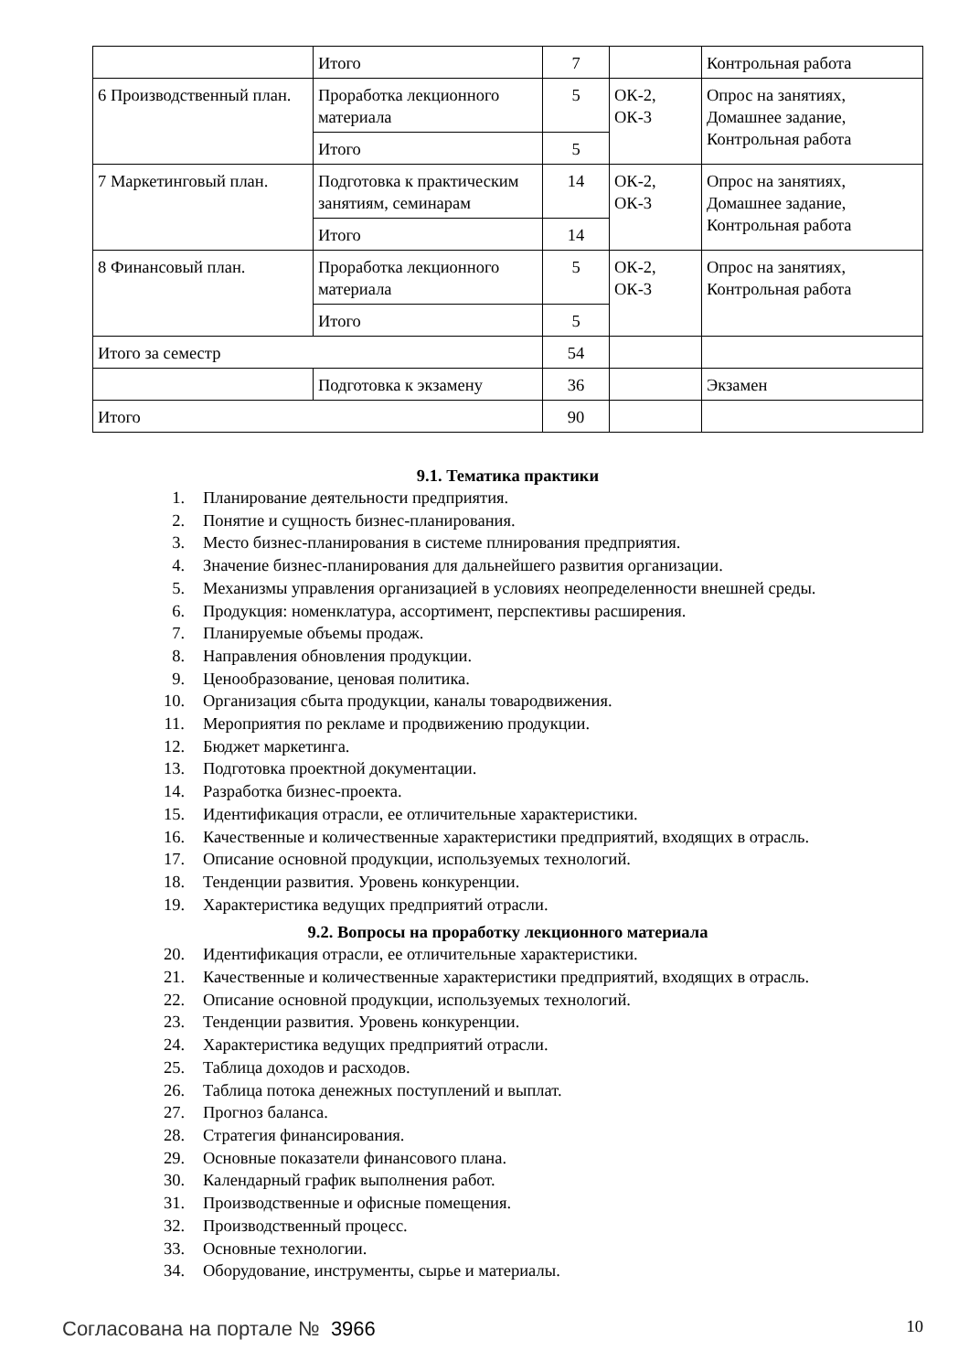| | Итого | 7 | | Контрольная работа |
| 6 Производственный план. | Проработка лекционного материала | 5 | ОК-2, ОК-3 | Опрос на занятиях, Домашнее задание, Контрольная работа |
| | Итого | 5 | | |
| 7 Маркетинговый план. | Подготовка к практическим занятиям, семинарам | 14 | ОК-2, ОК-3 | Опрос на занятиях, Домашнее задание, Контрольная работа |
| | Итого | 14 | | |
| 8 Финансовый план. | Проработка лекционного материала | 5 | ОК-2, ОК-3 | Опрос на занятиях, Контрольная работа |
| | Итого | 5 | | |
| Итого за семестр | | 54 | | |
| | Подготовка к экзамену | 36 | | Экзамен |
| Итого | | 90 | | |
9.1. Тематика практики
1. Планирование деятельности предприятия.
2. Понятие и сущность бизнес-планирования.
3. Место бизнес-планирования в системе плнирования предприятия.
4. Значение бизнес-планирования для дальнейшего развития организации.
5. Механизмы управления организацией в условиях неопределенности внешней среды.
6. Продукция: номенклатура, ассортимент, перспективы расширения.
7. Планируемые объемы продаж.
8. Направления обновления продукции.
9. Ценообразование, ценовая политика.
10. Организация сбыта продукции, каналы товародвижения.
11. Мероприятия по рекламе и продвижению продукции.
12. Бюджет маркетинга.
13. Подготовка проектной документации.
14. Разработка бизнес-проекта.
15. Идентификация отрасли, ее отличительные характеристики.
16. Качественные и количественные характеристики предприятий, входящих в отрасль.
17. Описание основной продукции, используемых технологий.
18. Тенденции развития. Уровень конкуренции.
19. Характеристика ведущих предприятий отрасли.
9.2. Вопросы на проработку лекционного материала
20. Идентификация отрасли, ее отличительные характеристики.
21. Качественные и количественные характеристики предприятий, входящих в отрасль.
22. Описание основной продукции, используемых технологий.
23. Тенденции развития. Уровень конкуренции.
24. Характеристика ведущих предприятий отрасли.
25. Таблица доходов и расходов.
26. Таблица потока денежных поступлений и выплат.
27. Прогноз баланса.
28. Стратегия финансирования.
29. Основные показатели финансового плана.
30. Календарный график выполнения работ.
31. Производственные и офисные помещения.
32. Производственный процесс.
33. Основные технологии.
34. Оборудование, инструменты, сырье и материалы.
Согласована на портале № 3966 10